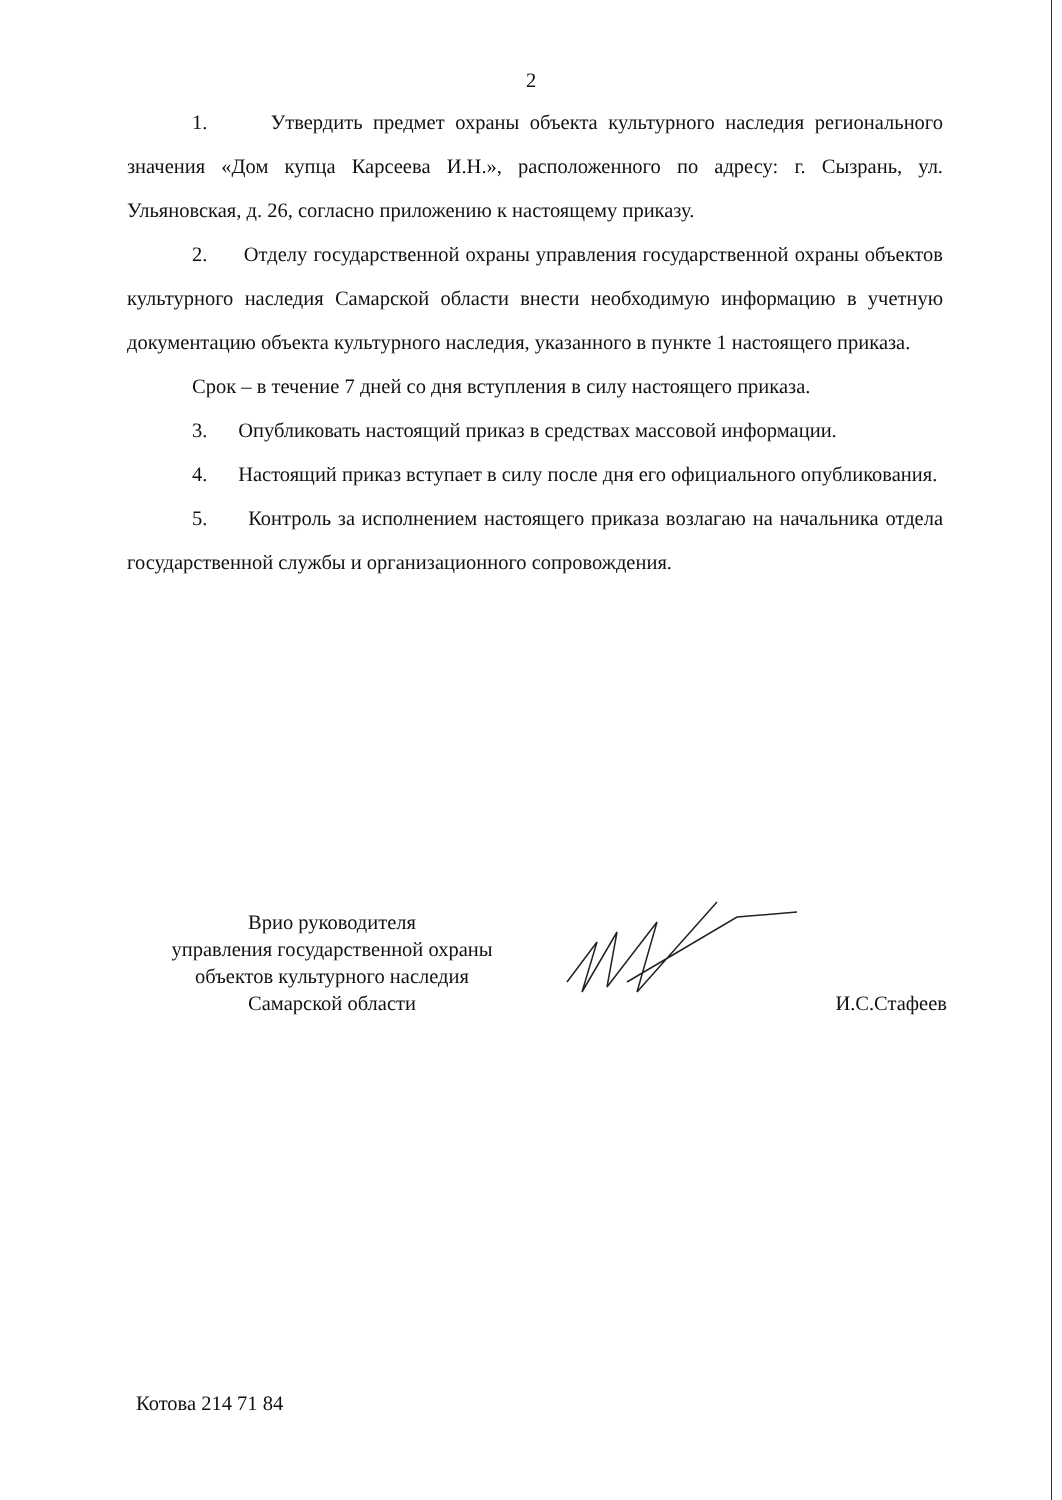2
1. Утвердить предмет охраны объекта культурного наследия регионального значения «Дом купца Карсеева И.Н.», расположенного по адресу: г. Сызрань, ул. Ульяновская, д. 26, согласно приложению к настоящему приказу.
2. Отделу государственной охраны управления государственной охраны объектов культурного наследия Самарской области внести необходимую информацию в учетную документацию объекта культурного наследия, указанного в пункте 1 настоящего приказа.
Срок – в течение 7 дней со дня вступления в силу настоящего приказа.
3. Опубликовать настоящий приказ в средствах массовой информации.
4. Настоящий приказ вступает в силу после дня его официального опубликования.
5. Контроль за исполнением настоящего приказа возлагаю на начальника отдела государственной службы и организационного сопровождения.
Врио руководителя
управления государственной охраны
объектов культурного наследия
Самарской области
И.С.Стафеев
Котова 214 71 84